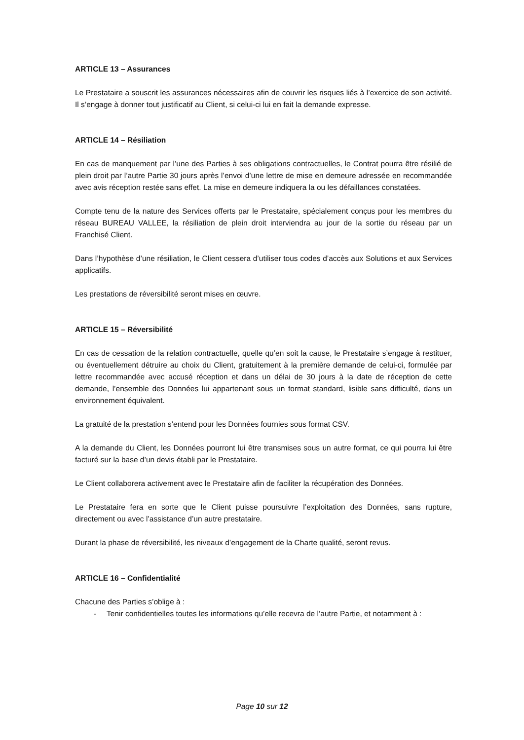ARTICLE 13 – Assurances
Le Prestataire a souscrit les assurances nécessaires afin de couvrir les risques liés à l’exercice de son activité. Il s’engage à donner tout justificatif au Client, si celui-ci lui en fait la demande expresse.
ARTICLE 14 – Résiliation
En cas de manquement par l’une des Parties à ses obligations contractuelles, le Contrat pourra être résilié de plein droit par l’autre Partie 30 jours après l’envoi d’une lettre de mise en demeure adressée en recommandée avec avis réception restée sans effet. La mise en demeure indiquera la ou les défaillances constatées.
Compte tenu de la nature des Services offerts par le Prestataire, spécialement conçus pour les membres du réseau BUREAU VALLEE, la résiliation de plein droit interviendra au jour de la sortie du réseau par un Franchisé Client.
Dans l’hypothèse d’une résiliation, le Client cessera d’utiliser tous codes d’accès aux Solutions et aux Services applicatifs.
Les prestations de réversibilité seront mises en œuvre.
ARTICLE 15 – Réversibilité
En cas de cessation de la relation contractuelle, quelle qu’en soit la cause, le Prestataire s’engage à restituer, ou éventuellement détruire au choix du Client, gratuitement à la première demande de celui-ci, formulée par lettre recommandée avec accusé réception et dans un délai de 30 jours à la date de réception de cette demande, l’ensemble des Données lui appartenant sous un format standard, lisible sans difficulté, dans un environnement équivalent.
La gratuité de la prestation s’entend pour les Données fournies sous format CSV.
A la demande du Client, les Données pourront lui être transmises sous un autre format, ce qui pourra lui être facturé sur la base d’un devis établi par le Prestataire.
Le Client collaborera activement avec le Prestataire afin de faciliter la récupération des Données.
Le Prestataire fera en sorte que le Client puisse poursuivre l’exploitation des Données, sans rupture, directement ou avec l’assistance d’un autre prestataire.
Durant la phase de réversibilité, les niveaux d’engagement de la Charte qualité, seront revus.
ARTICLE 16 – Confidentialité
Chacune des Parties s’oblige à :
- Tenir confidentielles toutes les informations qu’elle recevra de l’autre Partie, et notamment à :
Page 10 sur 12